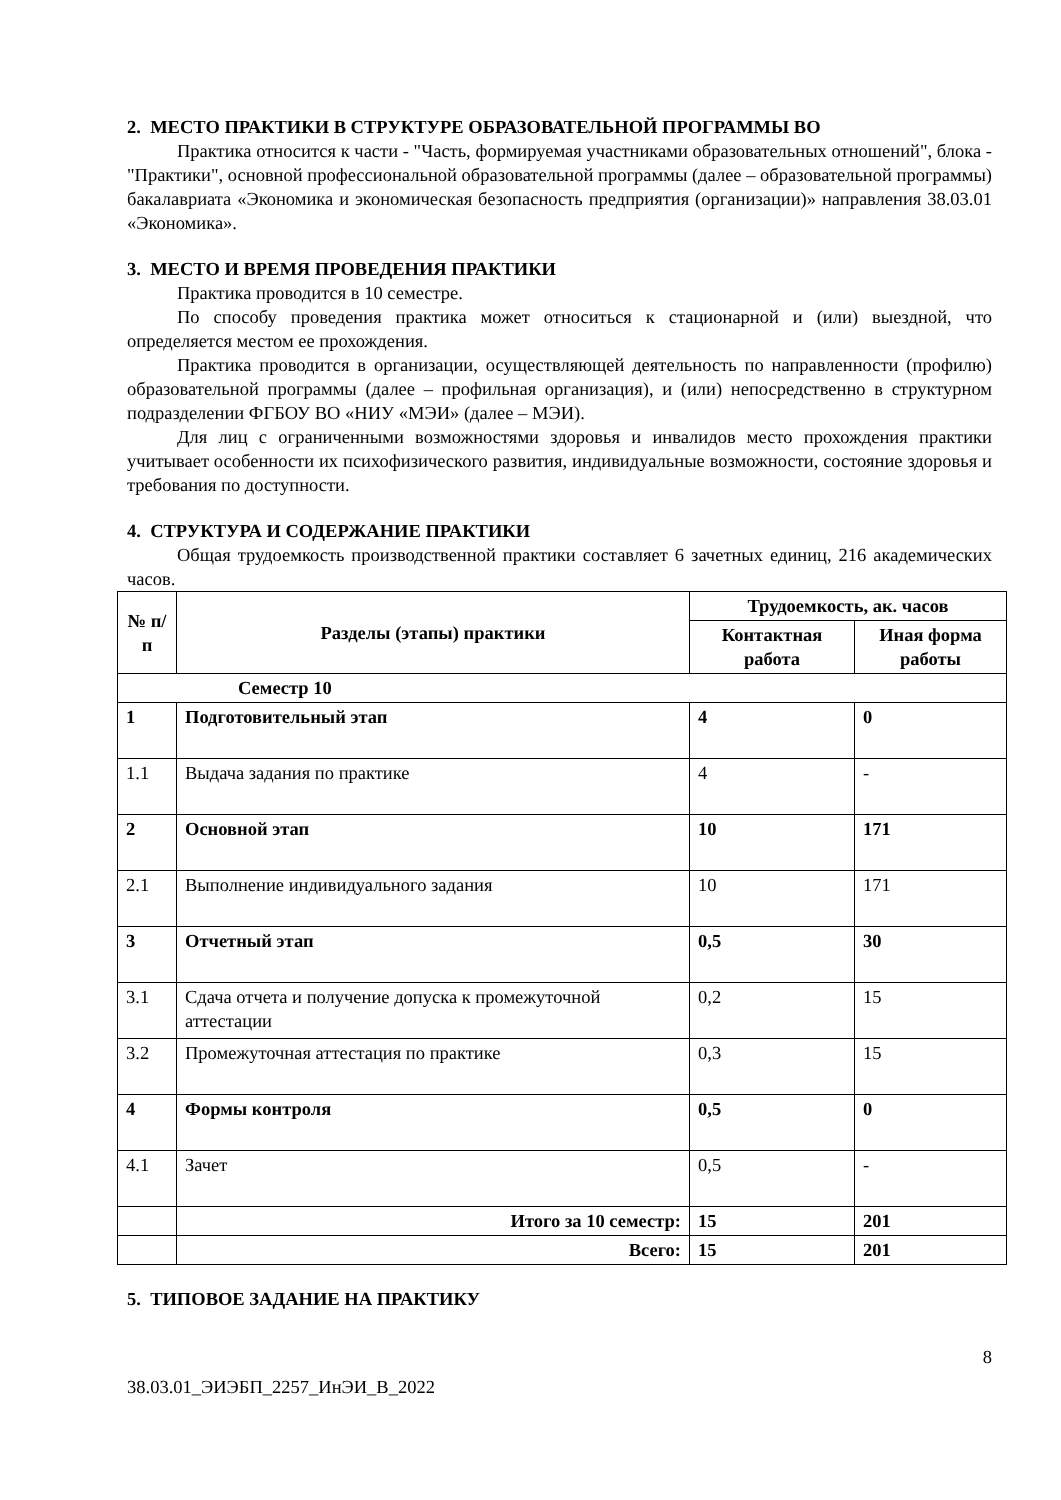2. МЕСТО ПРАКТИКИ В СТРУКТУРЕ ОБРАЗОВАТЕЛЬНОЙ ПРОГРАММЫ ВО
Практика относится к части - "Часть, формируемая участниками образовательных отношений", блока - "Практики", основной профессиональной образовательной программы (далее – образовательной программы) бакалавриата «Экономика и экономическая безопасность предприятия (организации)» направления 38.03.01 «Экономика».
3. МЕСТО И ВРЕМЯ ПРОВЕДЕНИЯ ПРАКТИКИ
Практика проводится в 10 семестре.
По способу проведения практика может относиться к стационарной и (или) выездной, что определяется местом ее прохождения.
Практика проводится в организации, осуществляющей деятельность по направленности (профилю) образовательной программы (далее – профильная организация), и (или) непосредственно в структурном подразделении ФГБОУ ВО «НИУ «МЭИ» (далее – МЭИ).
Для лиц с ограниченными возможностями здоровья и инвалидов место прохождения практики учитывает особенности их психофизического развития, индивидуальные возможности, состояние здоровья и требования по доступности.
4. СТРУКТУРА И СОДЕРЖАНИЕ ПРАКТИКИ
Общая трудоемкость производственной практики составляет 6 зачетных единиц, 216 академических часов.
| № п/п | Разделы (этапы) практики | Трудоемкость, ак. часов | |
| --- | --- | --- | --- |
| | | Контактная работа | Иная форма работы |
| Семестр 10 | | | |
| 1 | Подготовительный этап | 4 | 0 |
| 1.1 | Выдача задания по практике | 4 | - |
| 2 | Основной этап | 10 | 171 |
| 2.1 | Выполнение индивидуального задания | 10 | 171 |
| 3 | Отчетный этап | 0,5 | 30 |
| 3.1 | Сдача отчета и получение допуска к промежуточной аттестации | 0,2 | 15 |
| 3.2 | Промежуточная аттестация по практике | 0,3 | 15 |
| 4 | Формы контроля | 0,5 | 0 |
| 4.1 | Зачет | 0,5 | - |
| | Итого за 10 семестр: | 15 | 201 |
| | Всего: | 15 | 201 |
5. ТИПОВОЕ ЗАДАНИЕ НА ПРАКТИКУ
8
38.03.01_ЭИЭБП_2257_ИнЭИ_В_2022